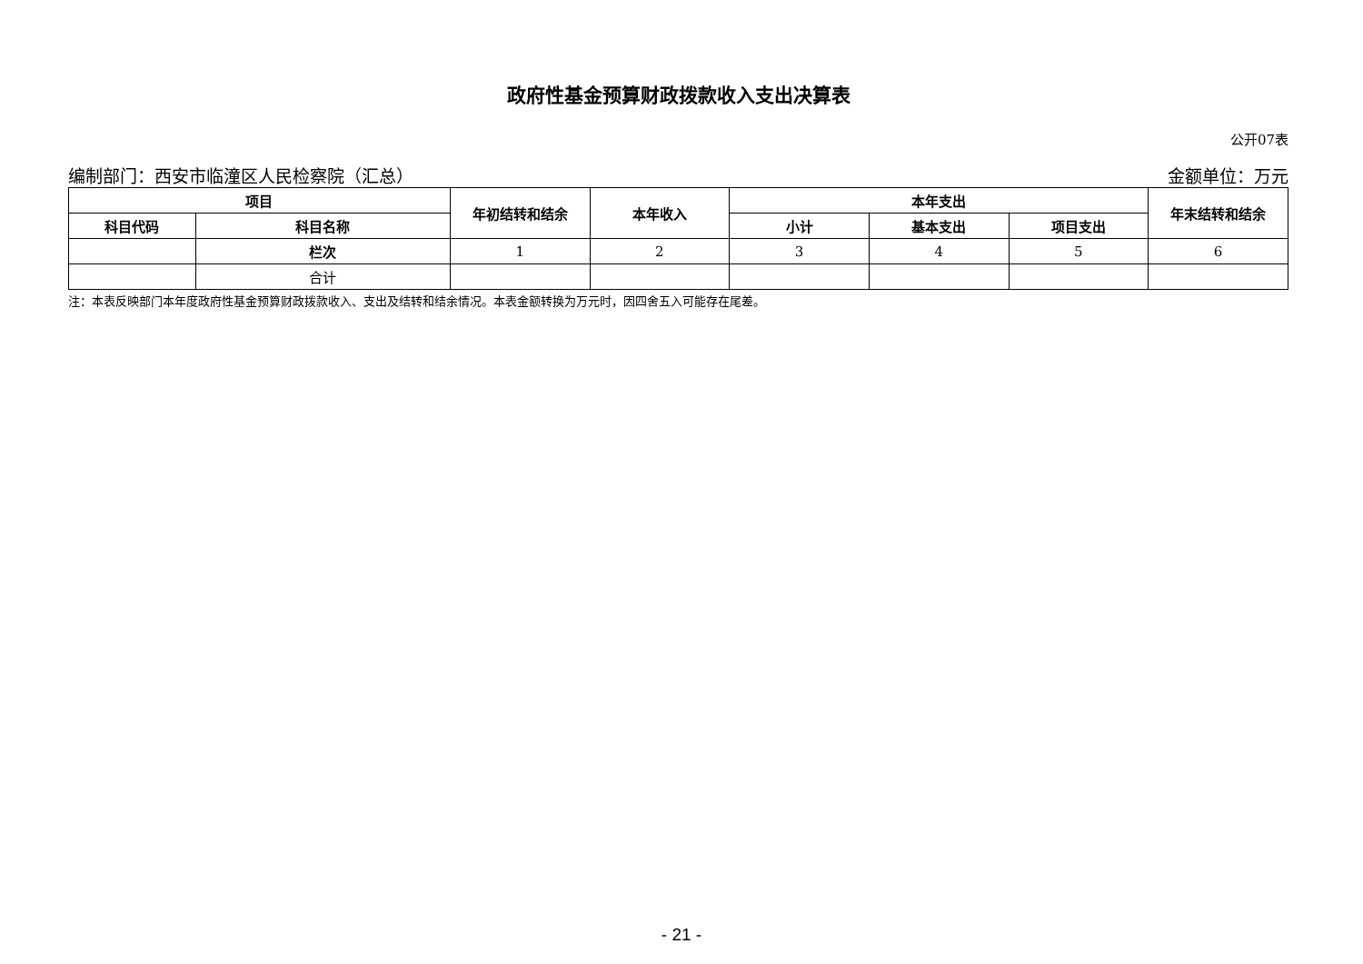政府性基金预算财政拨款收入支出决算表
公开07表
编制部门：西安市临潼区人民检察院（汇总） 金额单位：万元
| 项目 | | 年初结转和结余 | 本年收入 | 本年支出 | | | 年末结转和结余 |
| --- | --- | --- | --- | --- | --- | --- | --- |
| 科目代码 | 科目名称 | | | 小计 | 基本支出 | 项目支出 | |
| | 栏次 | 1 | 2 | 3 | 4 | 5 | 6 |
| | 合计 | | | | | | |
注：本表反映部门本年度政府性基金预算财政拨款收入、支出及结转和结余情况。本表金额转换为万元时，因四舍五入可能存在尾差。
- 21 -